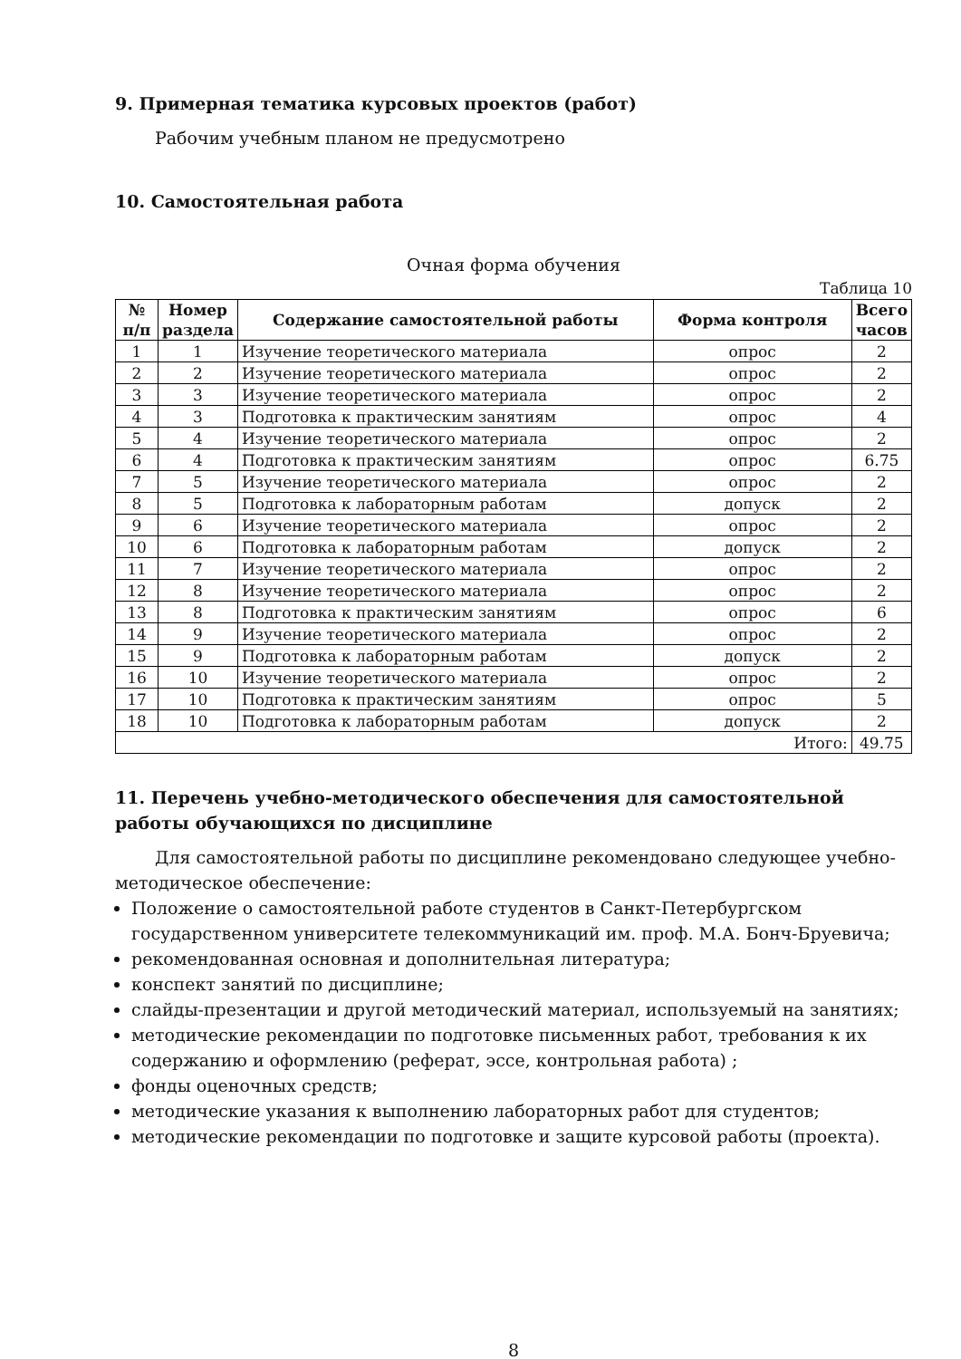9. Примерная тематика курсовых проектов (работ)
Рабочим учебным планом не предусмотрено
10. Самостоятельная работа
Очная форма обучения
Таблица 10
| № п/п | Номер раздела | Содержание самостоятельной работы | Форма контроля | Всего часов |
| --- | --- | --- | --- | --- |
| 1 | 1 | Изучение теоретического материала | опрос | 2 |
| 2 | 2 | Изучение теоретического материала | опрос | 2 |
| 3 | 3 | Изучение теоретического материала | опрос | 2 |
| 4 | 3 | Подготовка к практическим занятиям | опрос | 4 |
| 5 | 4 | Изучение теоретического материала | опрос | 2 |
| 6 | 4 | Подготовка к практическим занятиям | опрос | 6.75 |
| 7 | 5 | Изучение теоретического материала | опрос | 2 |
| 8 | 5 | Подготовка к лабораторным работам | допуск | 2 |
| 9 | 6 | Изучение теоретического материала | опрос | 2 |
| 10 | 6 | Подготовка к лабораторным работам | допуск | 2 |
| 11 | 7 | Изучение теоретического материала | опрос | 2 |
| 12 | 8 | Изучение теоретического материала | опрос | 2 |
| 13 | 8 | Подготовка к практическим занятиям | опрос | 6 |
| 14 | 9 | Изучение теоретического материала | опрос | 2 |
| 15 | 9 | Подготовка к лабораторным работам | допуск | 2 |
| 16 | 10 | Изучение теоретического материала | опрос | 2 |
| 17 | 10 | Подготовка к практическим занятиям | опрос | 5 |
| 18 | 10 | Подготовка к лабораторным работам | допуск | 2 |
| Итого: | | | | 49.75 |
11. Перечень учебно-методического обеспечения для самостоятельной работы обучающихся по дисциплине
Для самостоятельной работы по дисциплине рекомендовано следующее учебно-методическое обеспечение:
Положение о самостоятельной работе студентов в Санкт-Петербургском государственном университете телекоммуникаций им. проф. М.А. Бонч-Бруевича;
рекомендованная основная и дополнительная литература;
конспект занятий по дисциплине;
слайды-презентации и другой методический материал, используемый на занятиях;
методические рекомендации по подготовке письменных работ, требования к их содержанию и оформлению (реферат, эссе, контрольная работа) ;
фонды оценочных средств;
методические указания к выполнению лабораторных работ для студентов;
методические рекомендации по подготовке и защите курсовой работы (проекта).
8